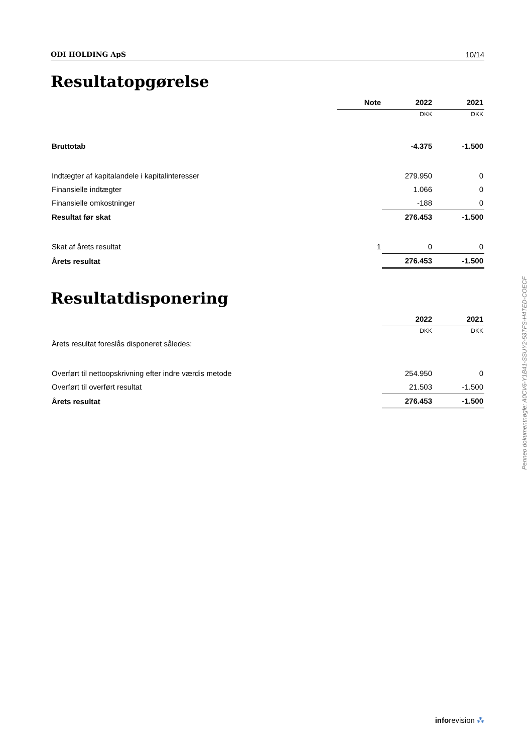ODI HOLDING ApS 10/14
Resultatopgørelse
| | Note | 2022 | 2021 |
| | | DKK | DKK |
| Bruttotab | | -4.375 | -1.500 |
| Indtægter af kapitalandele i kapitalinteresser | | 279.950 | 0 |
| Finansielle indtægter | | 1.066 | 0 |
| Finansielle omkostninger | | -188 | 0 |
| Resultat før skat | | 276.453 | -1.500 |
| Skat af årets resultat | 1 | 0 | 0 |
| Årets resultat | | 276.453 | -1.500 |
Resultatdisponering
| | 2022 | 2021 |
| | DKK | DKK |
| Årets resultat foreslås disponeret således: | | |
| Overført til nettoopskrivning efter indre værdis metode | 254.950 | 0 |
| Overført til overført resultat | 21.503 | -1.500 |
| Årets resultat | 276.453 | -1.500 |
Penneo dokumentnøgle: A0CV6-Y1B41-SSUY2-53TFS-H4TED-COECF
inforevision ⁂